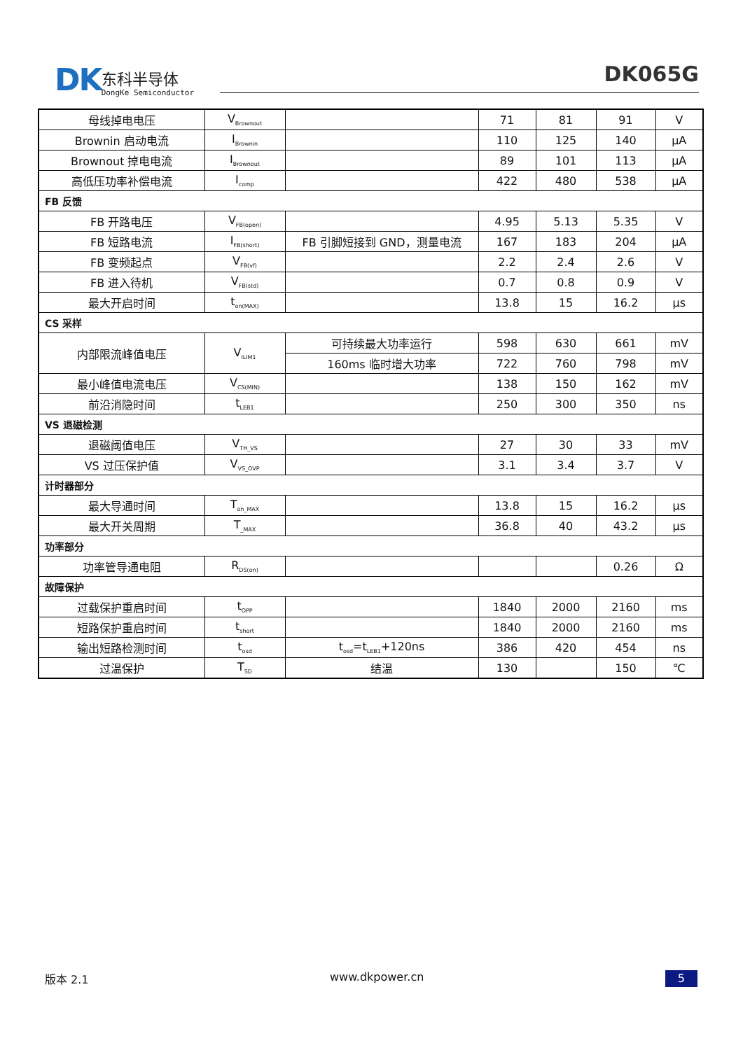DK
东科半导体
DongKe Semiconductor
DK065G
| 母线掉电电压 | V<sub>Brownout</sub> | | 71 | 81 | 91 | V |
| Brownin 启动电流 | I<sub>Brownin</sub> | | 110 | 125 | 140 | μA |
| Brownout 掉电电流 | I<sub>Brownout</sub> | | 89 | 101 | 113 | μA |
| 高低压功率补偿电流 | I<sub>comp</sub> | | 422 | 480 | 538 | μA |
| FB 反馈 | | | | | | |
| FB 开路电压 | V<sub>FB(open)</sub> | | 4.95 | 5.13 | 5.35 | V |
| FB 短路电流 | I<sub>FB(short)</sub> | FB 引脚短接到 GND，测量电流 | 167 | 183 | 204 | μA |
| FB 变频起点 | V<sub>FB(vf)</sub> | | 2.2 | 2.4 | 2.6 | V |
| FB 进入待机 | V<sub>FB(std)</sub> | | 0.7 | 0.8 | 0.9 | V |
| 最大开启时间 | t<sub>on(MAX)</sub> | | 13.8 | 15 | 16.2 | μs |
| CS 采样 | | | | | | |
| 内部限流峰值电压 | V<sub>ILIM1</sub> | 可持续最大功率运行 | 598 | 630 | 661 | mV |
| | | 160ms 临时增大功率 | 722 | 760 | 798 | mV |
| 最小峰值电流电压 | V<sub>CS(MIN)</sub> | | 138 | 150 | 162 | mV |
| 前沿消隐时间 | t<sub>LEB1</sub> | | 250 | 300 | 350 | ns |
| VS 退磁检测 | | | | | | |
| 退磁阈值电压 | V<sub>TH_VS</sub> | | 27 | 30 | 33 | mV |
| VS 过压保护值 | V<sub>VS_OVP</sub> | | 3.1 | 3.4 | 3.7 | V |
| 计时器部分 | | | | | | |
| 最大导通时间 | T<sub>on_MAX</sub> | | 13.8 | 15 | 16.2 | μs |
| 最大开关周期 | T<sub>_MAX</sub> | | 36.8 | 40 | 43.2 | μs |
| 功率部分 | | | | | | |
| 功率管导通电阻 | R<sub>DS(on)</sub> | | | | 0.26 | Ω |
| 故障保护 | | | | | | |
| 过载保护重启时间 | t<sub>OPP</sub> | | 1840 | 2000 | 2160 | ms |
| 短路保护重启时间 | t<sub>short</sub> | | 1840 | 2000 | 2160 | ms |
| 输出短路检测时间 | t<sub>osd</sub> | t<sub>osd</sub>=t<sub>LEB1</sub>+120ns | 386 | 420 | 454 | ns |
| 过温保护 | T<sub>SD</sub> | 结温 | 130 | | 150 | ℃ |
版本 2.1 www.dkpower.cn 5